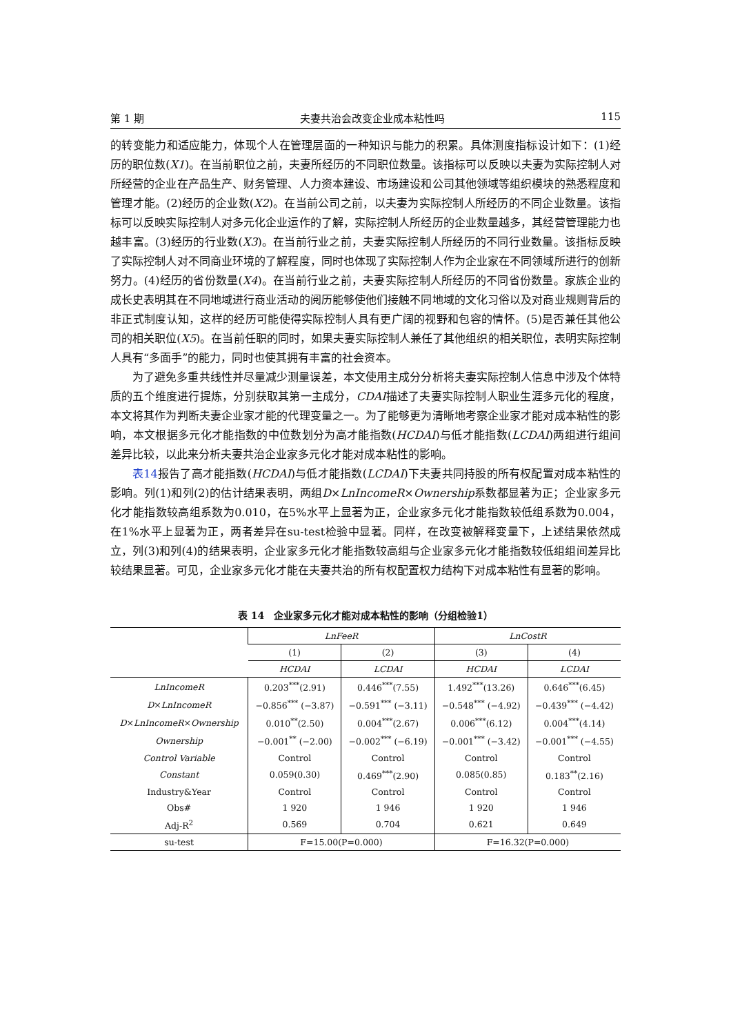第 1 期 夫妻共治会改变企业成本粘性吗 115
的转变能力和适应能力，体现个人在管理层面的一种知识与能力的积累。具体测度指标设计如下：(1)经历的职位数(X1)。在当前职位之前，夫妻所经历的不同职位数量。该指标可以反映以夫妻为实际控制人对所经营的企业在产品生产、财务管理、人力资本建设、市场建设和公司其他领域等组织模块的熟悉程度和管理才能。(2)经历的企业数(X2)。在当前公司之前，以夫妻为实际控制人所经历的不同企业数量。该指标可以反映实际控制人对多元化企业运作的了解，实际控制人所经历的企业数量越多，其经营管理能力也越丰富。(3)经历的行业数(X3)。在当前行业之前，夫妻实际控制人所经历的不同行业数量。该指标反映了实际控制人对不同商业环境的了解程度，同时也体现了实际控制人作为企业家在不同领域所进行的创新努力。(4)经历的省份数量(X4)。在当前行业之前，夫妻实际控制人所经历的不同省份数量。家族企业的成长史表明其在不同地域进行商业活动的阅历能够使他们接触不同地域的文化习俗以及对商业规则背后的非正式制度认知，这样的经历可能使得实际控制人具有更广阔的视野和包容的情怀。(5)是否兼任其他公司的相关职位(X5)。在当前任职的同时，如果夫妻实际控制人兼任了其他组织的相关职位，表明实际控制人具有“多面手”的能力，同时也使其拥有丰富的社会资本。
为了避免多重共线性并尽量减少测量误差，本文使用主成分分析将夫妻实际控制人信息中涉及个体特质的五个维度进行提炼，分别获取其第一主成分，CDAI描述了夫妻实际控制人职业生涯多元化的程度，本文将其作为判断夫妻企业家才能的代理变量之一。为了能够更为清晰地考察企业家才能对成本粘性的影响，本文根据多元化才能指数的中位数划分为高才能指数(HCDAI)与低才能指数(LCDAI)两组进行组间差异比较，以此来分析夫妻共治企业家多元化才能对成本粘性的影响。
表14报告了高才能指数(HCDAI)与低才能指数(LCDAI)下夫妻共同持股的所有权配置对成本粘性的影响。列(1)和列(2)的估计结果表明，两组D×LnIncomeR×Ownership系数都显著为正；企业家多元化才能指数较高组系数为0.010，在5%水平上显著为正，企业家多元化才能指数较低组系数为0.004，在1%水平上显著为正，两者差异在su-test检验中显著。同样，在改变被解释变量下，上述结果依然成立，列(3)和列(4)的结果表明，企业家多元化才能指数较高组与企业家多元化才能指数较低组组间差异比较结果显著。可见，企业家多元化才能在夫妻共治的所有权配置权力结构下对成本粘性有显著的影响。
表 14　企业家多元化才能对成本粘性的影响（分组检验1）
| | LnFeeR | | LnCostR | |
| --- | --- | --- | --- | --- |
| | (1) | (2) | (3) | (4) |
| | HCDAI | LCDAI | HCDAI | LCDAI |
| LnIncomeR | 0.203<sup>***</sup>(2.91) | 0.446<sup>***</sup>(7.55) | 1.492<sup>***</sup>(13.26) | 0.646<sup>***</sup>(6.45) |
| D × LnIncomeR | −0.856<sup>***</sup> (−3.87) | −0.591<sup>***</sup> (−3.11) | −0.548<sup>***</sup> (−4.92) | −0.439<sup>***</sup> (−4.42) |
| D × LnIncomeR × Ownership | 0.010<sup>**</sup>(2.50) | 0.004<sup>***</sup>(2.67) | 0.006<sup>***</sup>(6.12) | 0.004<sup>***</sup>(4.14) |
| Ownership | −0.001<sup>**</sup> (−2.00) | −0.002<sup>***</sup> (−6.19) | −0.001<sup>***</sup> (−3.42) | −0.001<sup>***</sup> (−4.55) |
| Control Variable | Control | Control | Control | Control |
| Constant | 0.059(0.30) | 0.469<sup>***</sup>(2.90) | 0.085(0.85) | 0.183<sup>**</sup>(2.16) |
| Industry&Year | Control | Control | Control | Control |
| Obs# | 1 920 | 1 946 | 1 920 | 1 946 |
| Adj-R<sup>2</sup> | 0.569 | 0.704 | 0.621 | 0.649 |
| su-test | F=15.00(P=0.000) | | F=16.32(P=0.000) | |